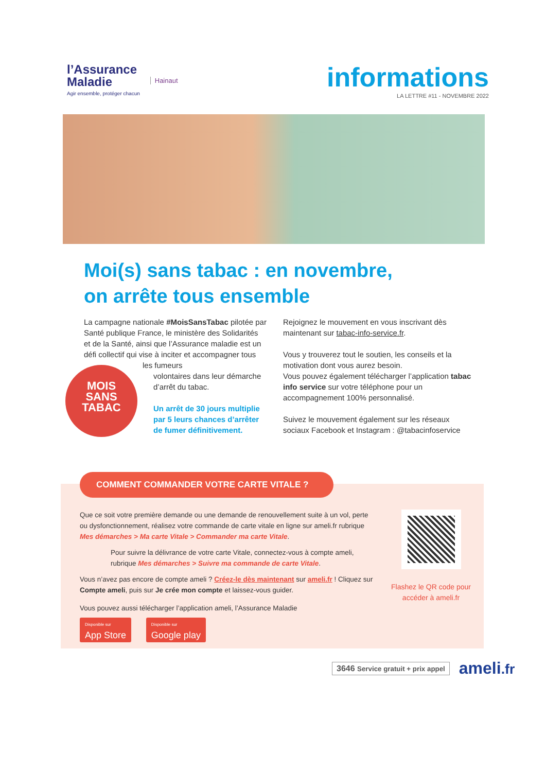l’Assurance
Maladie
Agir ensemble, protéger chacun
Hainaut
informations
LA LETTRE #11 - NOVEMBRE 2022
Moi(s) sans tabac : en novembre,
on arrête tous ensemble
La campagne nationale #MoisSansTabac pilotée par Santé publique France, le ministère des Solidarités et de la Santé, ainsi que l’Assurance maladie est un défi collectif qui vise à inciter et accompagner tous les fumeurs
MOIS
SANS
TABAC
volontaires dans leur démarche d’arrêt du tabac.
Un arrêt de 30 jours multiplie par 5 leurs chances d’arrêter de fumer définitivement.
Rejoignez le mouvement en vous inscrivant dès maintenant sur tabac-info-service.fr.
Vous y trouverez tout le soutien, les conseils et la motivation dont vous aurez besoin.
Vous pouvez également télécharger l’application tabac info service sur votre téléphone pour un accompagnement 100% personnalisé.
Suivez le mouvement également sur les réseaux sociaux Facebook et Instagram : @tabacinfoservice
COMMENT COMMANDER VOTRE CARTE VITALE ?
Que ce soit votre première demande ou une demande de renouvellement suite à un vol, perte ou dysfonctionnement, réalisez votre commande de carte vitale en ligne sur ameli.fr rubrique Mes démarches > Ma carte Vitale > Commander ma carte Vitale.
Pour suivre la délivrance de votre carte Vitale, connectez-vous à compte ameli, rubrique Mes démarches > Suivre ma commande de carte Vitale.
Vous n’avez pas encore de compte ameli ? Créez-le dès maintenant sur ameli.fr ! Cliquez sur Compte ameli, puis sur Je crée mon compte et laissez-vous guider.
Vous pouvez aussi télécharger l’application ameli, l’Assurance Maladie
Disponible sur App Store Disponible sur Google play
Flashez le QR code pour accéder à ameli.fr
3646 Service gratuit + prix appel ameli.fr